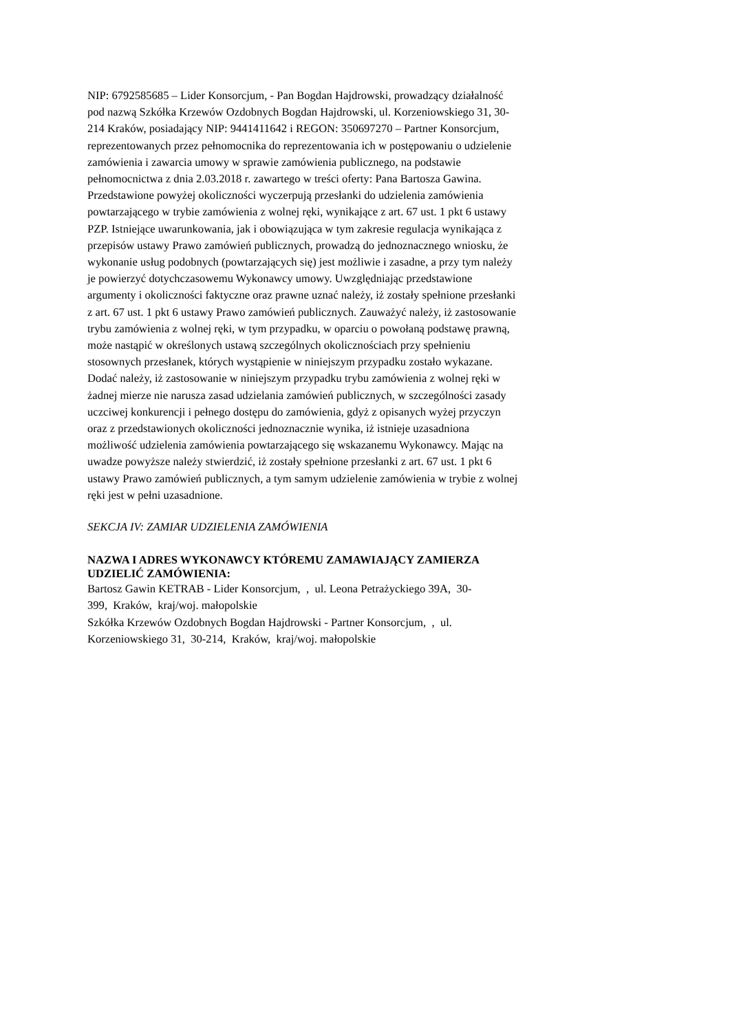NIP: 6792585685 – Lider Konsorcjum, - Pan Bogdan Hajdrowski, prowadzący działalność
pod nazwą Szkółka Krzewów Ozdobnych Bogdan Hajdrowski, ul. Korzeniowskiego 31, 30-
214 Kraków, posiadający NIP: 9441411642 i REGON: 350697270 – Partner Konsorcjum,
reprezentowanych przez pełnomocnika do reprezentowania ich w postępowaniu o udzielenie
zamówienia i zawarcia umowy w sprawie zamówienia publicznego, na podstawie
pełnomocnictwa z dnia 2.03.2018 r. zawartego w treści oferty: Pana Bartosza Gawina.
Przedstawione powyżej okoliczności wyczerpują przesłanki do udzielenia zamówienia
powtarzającego w trybie zamówienia z wolnej ręki, wynikające z art. 67 ust. 1 pkt 6 ustawy
PZP. Istniejące uwarunkowania, jak i obowiązująca w tym zakresie regulacja wynikająca z
przepisów ustawy Prawo zamówień publicznych, prowadzą do jednoznacznego wniosku, że
wykonanie usług podobnych (powtarzających się) jest możliwie i zasadne, a przy tym należy
je powierzyć dotychczasowemu Wykonawcy umowy. Uwzględniając przedstawione
argumenty i okoliczności faktyczne oraz prawne uznać należy, iż zostały spełnione przesłanki
z art. 67 ust. 1 pkt 6 ustawy Prawo zamówień publicznych. Zauważyć należy, iż zastosowanie
trybu zamówienia z wolnej ręki, w tym przypadku, w oparciu o powołaną podstawę prawną,
może nastąpić w określonych ustawą szczególnych okolicznościach przy spełnieniu
stosownych przesłanek, których wystąpienie w niniejszym przypadku zostało wykazane.
Dodać należy, iż zastosowanie w niniejszym przypadku trybu zamówienia z wolnej ręki w
żadnej mierze nie narusza zasad udzielania zamówień publicznych, w szczególności zasady
uczciwej konkurencji i pełnego dostępu do zamówienia, gdyż z opisanych wyżej przyczyn
oraz z przedstawionych okoliczności jednoznacznie wynika, iż istnieje uzasadniona
możliwość udzielenia zamówienia powtarzającego się wskazanemu Wykonawcy. Mając na
uwadze powyższe należy stwierdzić, iż zostały spełnione przesłanki z art. 67 ust. 1 pkt 6
ustawy Prawo zamówień publicznych, a tym samym udzielenie zamówienia w trybie z wolnej
ręki jest w pełni uzasadnione.
SEKCJA IV: ZAMIAR UDZIELENIA ZAMÓWIENIA
NAZWA I ADRES WYKONAWCY KTÓREMU ZAMAWIAJĄCY ZAMIERZA
UDZIELIĆ ZAMÓWIENIA:
Bartosz Gawin KETRAB - Lider Konsorcjum, , ul. Leona Petrażyckiego 39A, 30-
399, Kraków, kraj/woj. małopolskie
Szkółka Krzewów Ozdobnych Bogdan Hajdrowski - Partner Konsorcjum, , ul.
Korzeniowskiego 31, 30-214, Kraków, kraj/woj. małopolskie